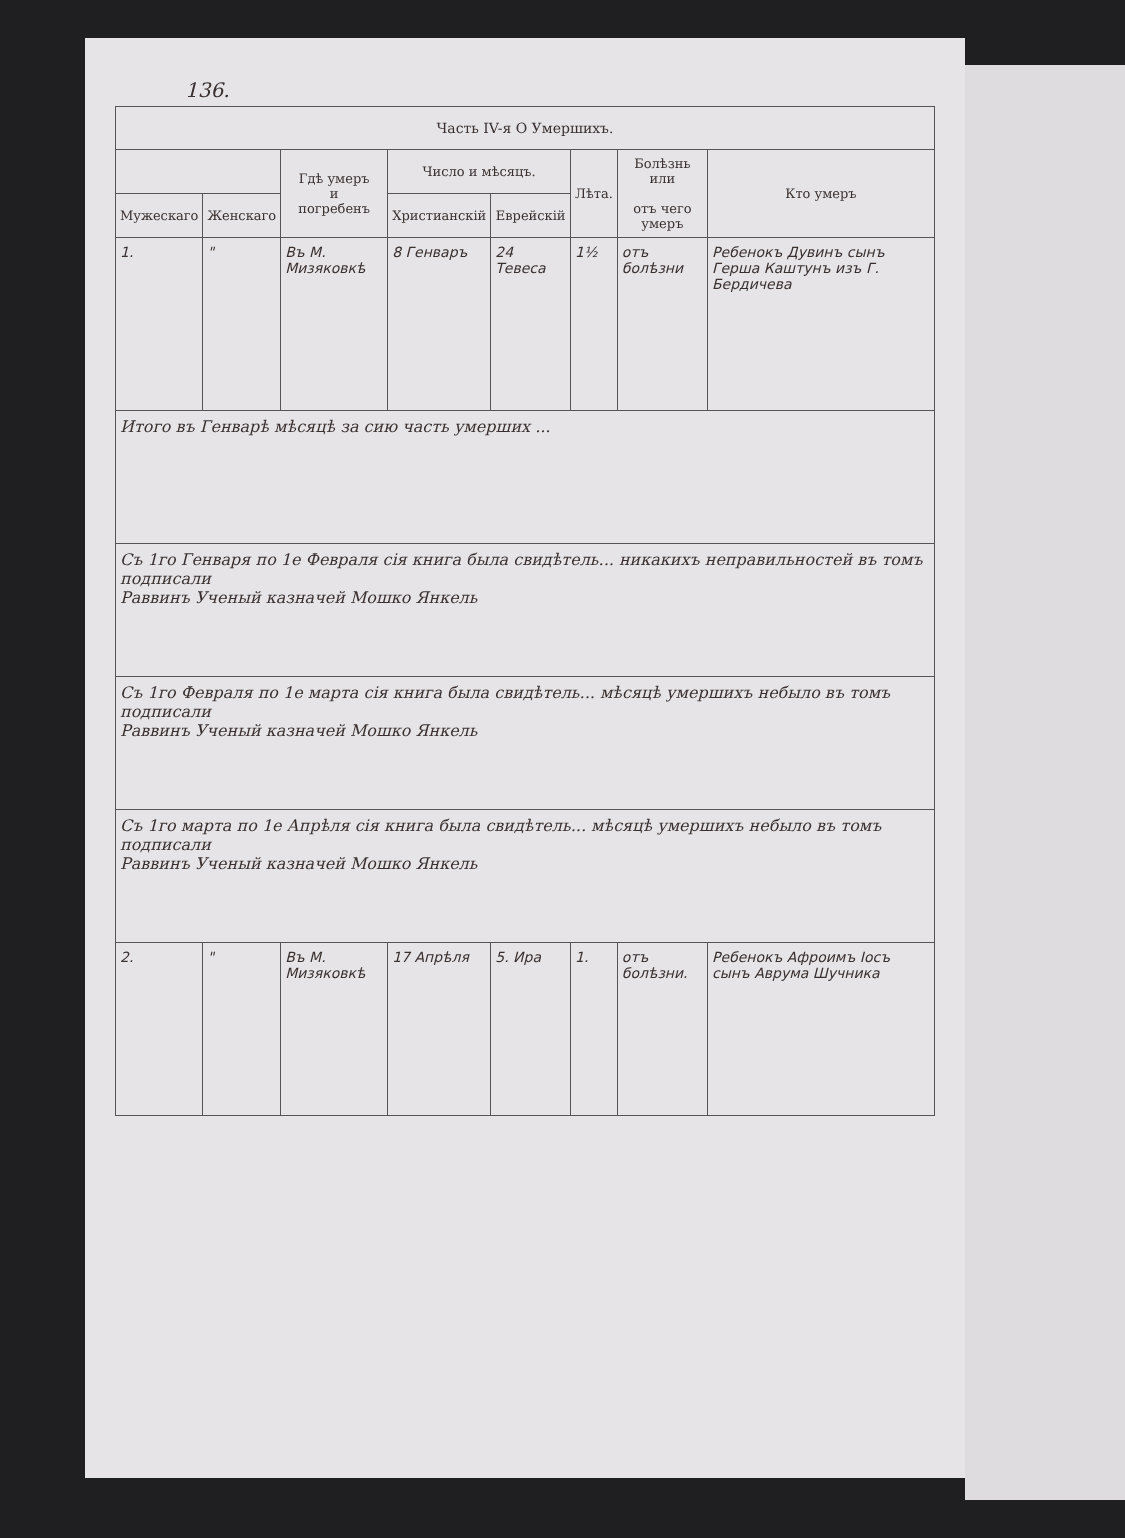136.
| Часть IV-я О Умершихъ. | | | | | | | |
| --- | --- | --- | --- | --- | --- | --- | --- |
| | | Гдѣ умеръ и погребенъ | Число и мѣсяцъ. | | Лѣта. | Болѣзнь или отъ чего умеръ | Кто умеръ |
| Мужескаго | Женскаго | | Христианскій | Еврейскій | | | |
| 1. | " | Въ М. Мизяковкѣ | 8 Генваръ | 24 Тевеса | 1½ | отъ болѣзни | Ребенокъ Дувинъ сынъ Герша Каштунъ изъ Г. Бердичева |
| Итого въ Генварѣ мѣсяцѣ за сию часть умерших ... | | | | | | | |
| Съ 1го Генваря по 1е Февраля сія книга была свидѣтель... никакихъ неправильностей въ томъ подписали Раввинъ Ученый казначей Мошко Янкель | | | | | | | |
| Съ 1го Февраля по 1е марта сія книга была свидѣтель... мѣсяцѣ умершихъ небыло въ томъ подписали Раввинъ Ученый казначей Мошко Янкель | | | | | | | |
| Съ 1го марта по 1е Апрѣля сія книга была свидѣтель... мѣсяцѣ умершихъ небыло въ томъ подписали Раввинъ Ученый казначей Мошко Янкель | | | | | | | |
| 2. | " | Въ М. Мизяковкѣ | 17 Апрѣля | 5. Ира | 1. | отъ болѣзни. | Ребенокъ Афроимъ Іосъ сынъ Аврума Шучника |